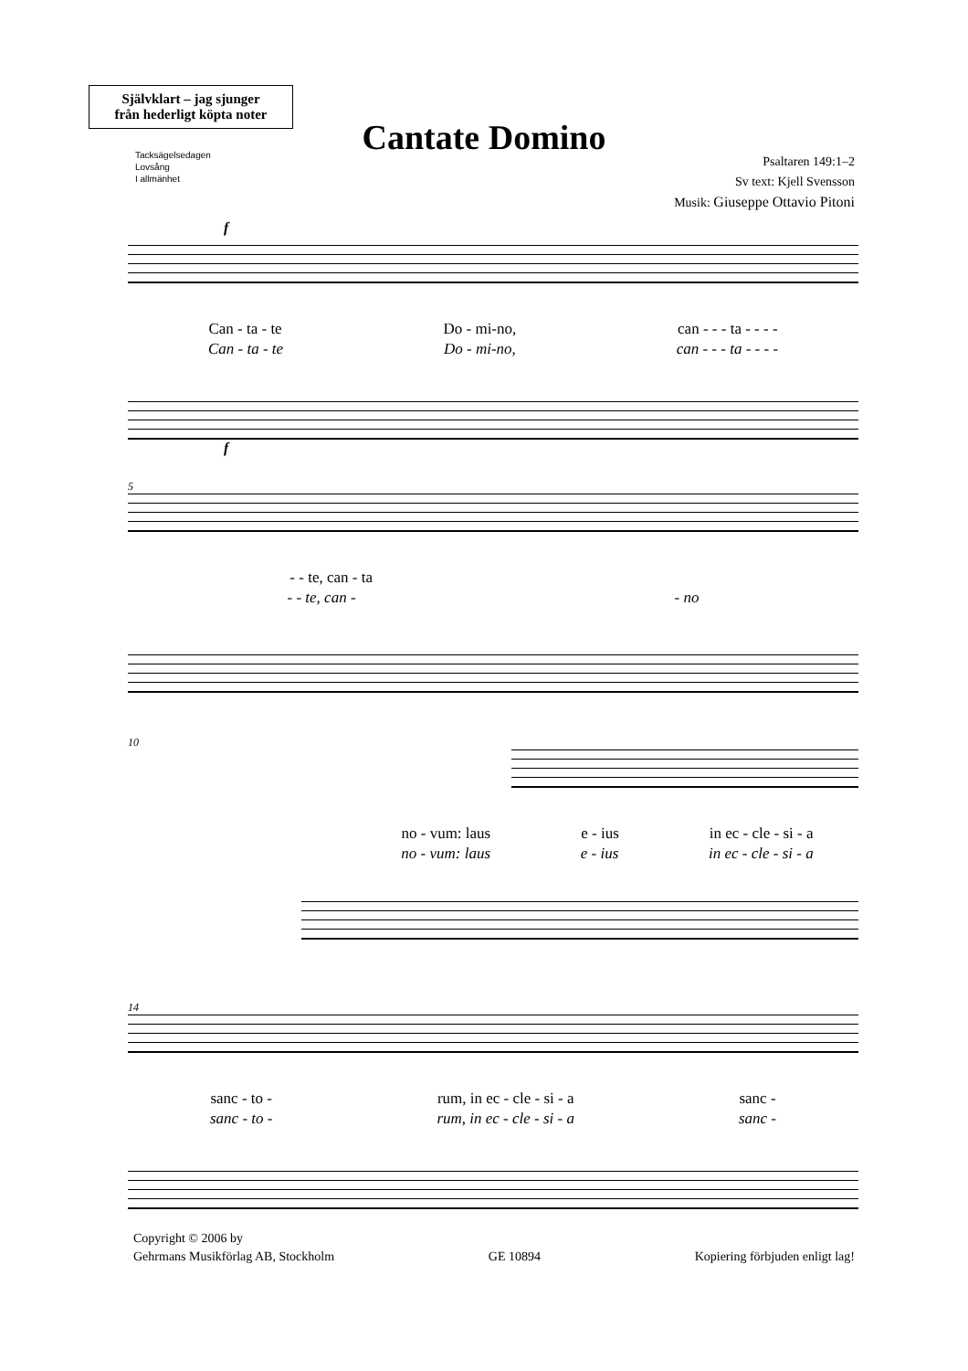Självklart – jag sjunger
från hederligt köpta noter
Tacksägelsedagen
Lovsång
I allmänhet
Cantate Domino
Psaltaren 149:1–2
Sv text: Kjell Svensson
Musik: Giuseppe Ottavio Pitoni
f
Can - ta - te Do - mi-no, can - - - ta - - - -
Can - ta - te Do - mi-no, can - - - ta - - - -
f
5
- - te, can - ta
- - te, can - - no
10
no - vum: laus e - ius in ec - cle - si - a
no - vum: laus e - ius in ec - cle - si - a
14
sanc - to - rum, in ec - cle - si - a sanc -
sanc - to - rum, in ec - cle - si - a sanc -
Copyright © 2006 by
Gehrmans Musikförlag AB, Stockholm
GE 10894
Kopiering förbjuden enligt lag!